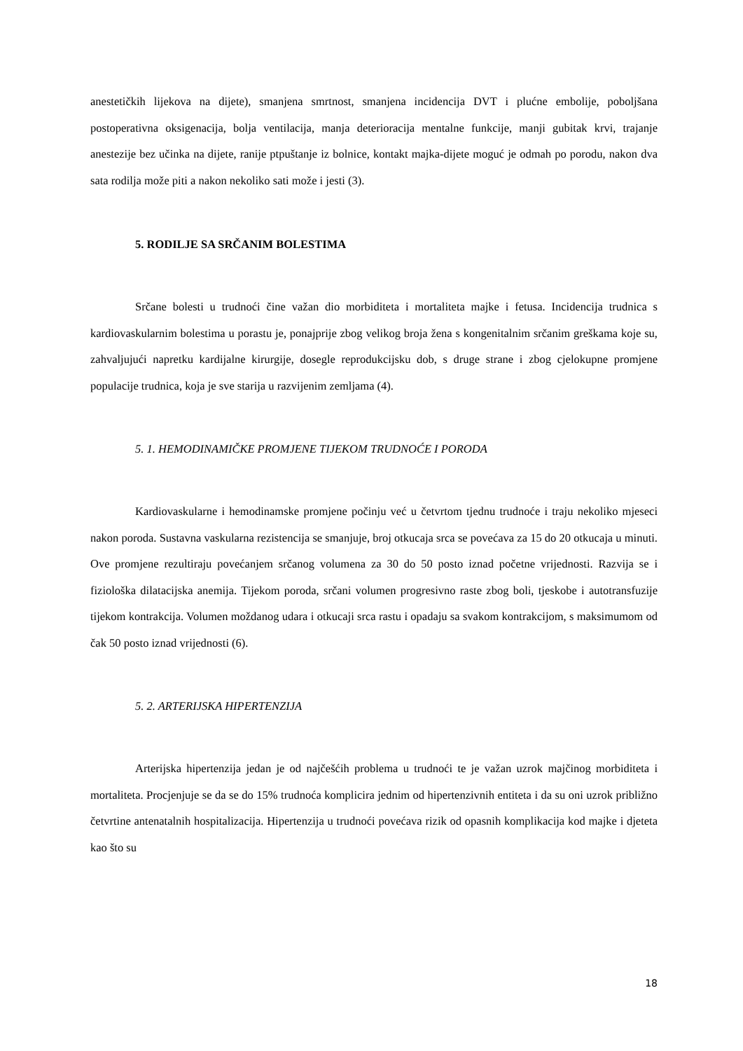anestetičkih lijekova na dijete), smanjena smrtnost, smanjena incidencija DVT i plućne embolije, poboljšana postoperativna oksigenacija, bolja ventilacija, manja deterioracija mentalne funkcije, manji gubitak krvi, trajanje anestezije bez učinka na dijete, ranije ptpuštanje iz bolnice, kontakt majka-dijete moguć je odmah po porodu, nakon dva sata rodilja može piti a nakon nekoliko sati može i jesti (3).
5. RODILJE SA SRČANIM BOLESTIMA
Srčane bolesti u trudnoći čine važan dio morbiditeta i mortaliteta majke i fetusa. Incidencija trudnica s kardiovaskularnim bolestima u porastu je, ponajprije zbog velikog broja žena s kongenitalnim srčanim greškama koje su, zahvaljujući napretku kardijalne kirurgije, dosegle reprodukcijsku dob, s druge strane i zbog cjelokupne promjene populacije trudnica, koja je sve starija u razvijenim zemljama (4).
5. 1. HEMODINAMIČKE PROMJENE TIJEKOM TRUDNOĆE I PORODA
Kardiovaskularne i hemodinamske promjene počinju već u četvrtom tjednu trudnoće i traju nekoliko mjeseci nakon poroda. Sustavna vaskularna rezistencija se smanjuje, broj otkucaja srca se povećava za 15 do 20 otkucaja u minuti. Ove promjene rezultiraju povećanjem srčanog volumena za 30 do 50 posto iznad početne vrijednosti. Razvija se i fiziološka dilatacijska anemija. Tijekom poroda, srčani volumen progresivno raste zbog boli, tjeskobe i autotransfuzije tijekom kontrakcija. Volumen moždanog udara i otkucaji srca rastu i opadaju sa svakom kontrakcijom, s maksimumom od čak 50 posto iznad vrijednosti (6).
5. 2. ARTERIJSKA HIPERTENZIJA
Arterijska hipertenzija jedan je od najčešćih problema u trudnoći te je važan uzrok majčinog morbiditeta i mortaliteta. Procjenjuje se da se do 15% trudnoća komplicira jednim od hipertenzivnih entiteta i da su oni uzrok približno četvrtine antenatalnih hospitalizacija. Hipertenzija u trudnoći povećava rizik od opasnih komplikacija kod majke i djeteta kao što su
18